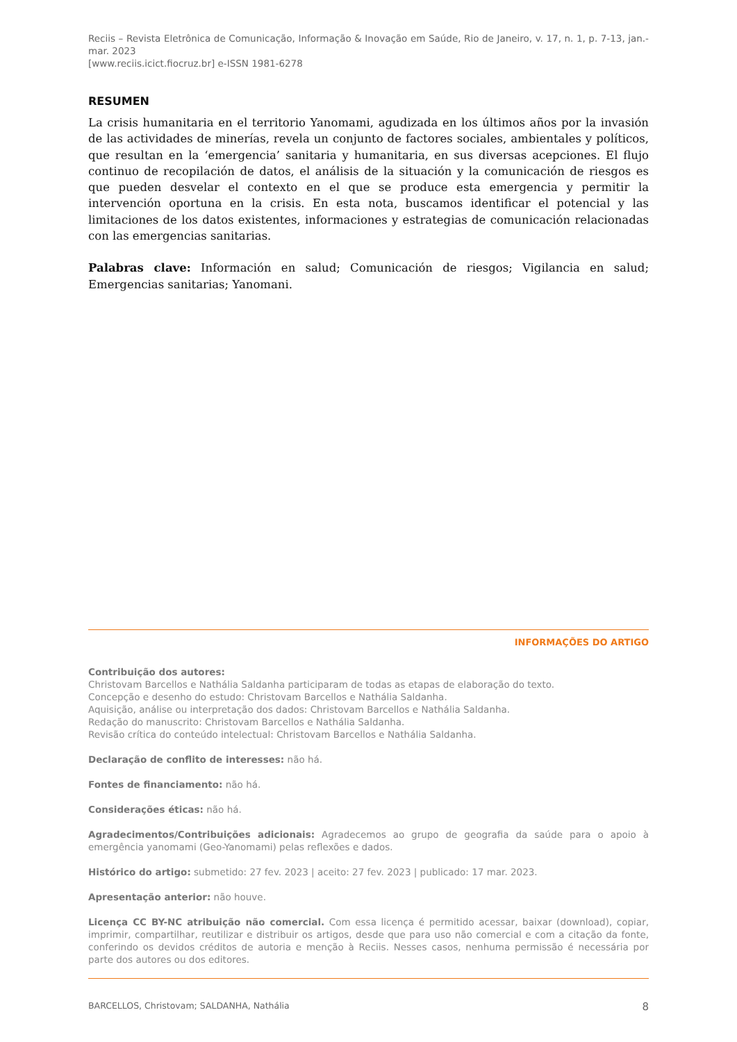Reciis – Revista Eletrônica de Comunicação, Informação & Inovação em Saúde, Rio de Janeiro, v. 17, n. 1, p. 7-13, jan.-mar. 2023
[www.reciis.icict.fiocruz.br] e-ISSN 1981-6278
RESUMEN
La crisis humanitaria en el territorio Yanomami, agudizada en los últimos años por la invasión de las actividades de minerías, revela un conjunto de factores sociales, ambientales y políticos, que resultan en la ‘emergencia’ sanitaria y humanitaria, en sus diversas acepciones. El flujo continuo de recopilación de datos, el análisis de la situación y la comunicación de riesgos es que pueden desvelar el contexto en el que se produce esta emergencia y permitir la intervención oportuna en la crisis. En esta nota, buscamos identificar el potencial y las limitaciones de los datos existentes, informaciones y estrategias de comunicación relacionadas con las emergencias sanitarias.
Palabras clave: Información en salud; Comunicación de riesgos; Vigilancia en salud; Emergencias sanitarias; Yanomani.
INFORMAÇÕES DO ARTIGO
Contribuição dos autores:
Christovam Barcellos e Nathália Saldanha participaram de todas as etapas de elaboração do texto.
Concepção e desenho do estudo: Christovam Barcellos e Nathália Saldanha.
Aquisição, análise ou interpretação dos dados: Christovam Barcellos e Nathália Saldanha.
Redação do manuscrito: Christovam Barcellos e Nathália Saldanha.
Revisão crítica do conteúdo intelectual: Christovam Barcellos e Nathália Saldanha.
Declaração de conflito de interesses: não há.
Fontes de financiamento: não há.
Considerações éticas: não há.
Agradecimentos/Contribuições adicionais: Agradecemos ao grupo de geografia da saúde para o apoio à emergência yanomami (Geo-Yanomami) pelas reflexões e dados.
Histórico do artigo: submetido: 27 fev. 2023 | aceito: 27 fev. 2023 | publicado: 17 mar. 2023.
Apresentação anterior: não houve.
Licença CC BY-NC atribuição não comercial. Com essa licença é permitido acessar, baixar (download), copiar, imprimir, compartilhar, reutilizar e distribuir os artigos, desde que para uso não comercial e com a citação da fonte, conferindo os devidos créditos de autoria e menção à Reciis. Nesses casos, nenhuma permissão é necessária por parte dos autores ou dos editores.
BARCELLOS, Christovam; SALDANHA, Nathália 8